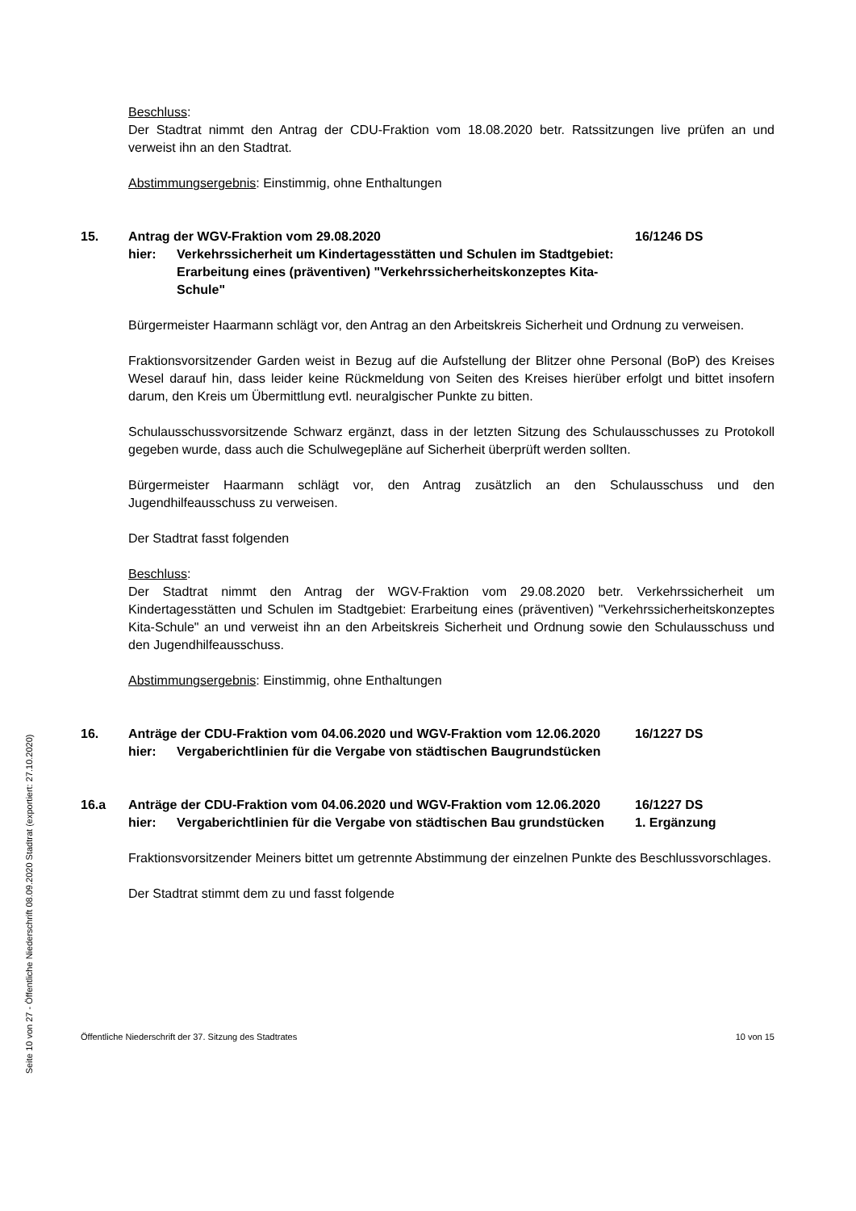Seite 10 von 27 - Öffentliche Niederschrift 08.09.2020 Stadtrat (exportiert: 27.10.2020)
Beschluss:
Der Stadtrat nimmt den Antrag der CDU-Fraktion vom 18.08.2020 betr. Ratssitzungen live prüfen an und verweist ihn an den Stadtrat.
Abstimmungsergebnis: Einstimmig, ohne Enthaltungen
15.
Antrag der WGV-Fraktion vom 29.08.2020
hier:
Verkehrssicherheit um Kindertagesstätten und Schulen im Stadtgebiet: Erarbeitung eines (präventiven) "Verkehrssicherheitskonzeptes Kita-Schule"
16/1246 DS
Bürgermeister Haarmann schlägt vor, den Antrag an den Arbeitskreis Sicherheit und Ordnung zu verweisen.
Fraktionsvorsitzender Garden weist in Bezug auf die Aufstellung der Blitzer ohne Personal (BoP) des Kreises Wesel darauf hin, dass leider keine Rückmeldung von Seiten des Kreises hierüber erfolgt und bittet insofern darum, den Kreis um Übermittlung evtl. neuralgischer Punkte zu bitten.
Schulausschussvorsitzende Schwarz ergänzt, dass in der letzten Sitzung des Schulausschusses zu Protokoll gegeben wurde, dass auch die Schulwegepläne auf Sicherheit überprüft werden sollten.
Bürgermeister Haarmann schlägt vor, den Antrag zusätzlich an den Schulausschuss und den Jugendhilfeausschuss zu verweisen.
Der Stadtrat fasst folgenden
Beschluss:
Der Stadtrat nimmt den Antrag der WGV-Fraktion vom 29.08.2020 betr. Verkehrssicherheit um Kindertagesstätten und Schulen im Stadtgebiet: Erarbeitung eines (präventiven) "Verkehrssicherheitskonzeptes Kita-Schule" an und verweist ihn an den Arbeitskreis Sicherheit und Ordnung sowie den Schulausschuss und den Jugendhilfeausschuss.
Abstimmungsergebnis: Einstimmig, ohne Enthaltungen
16.
Anträge der CDU-Fraktion vom 04.06.2020 und WGV-Fraktion vom 12.06.2020
hier:
Vergaberichtlinien für die Vergabe von städtischen Baugrundstücken
16/1227 DS
16.a
Anträge der CDU-Fraktion vom 04.06.2020 und WGV-Fraktion vom 12.06.2020
hier:
Vergaberichtlinien für die Vergabe von städtischen Bau grundstücken
16/1227 DS
1. Ergänzung
Fraktionsvorsitzender Meiners bittet um getrennte Abstimmung der einzelnen Punkte des Beschlussvorschlages.
Der Stadtrat stimmt dem zu und fasst folgende
Öffentliche Niederschrift der 37. Sitzung des Stadtrates 10 von 15